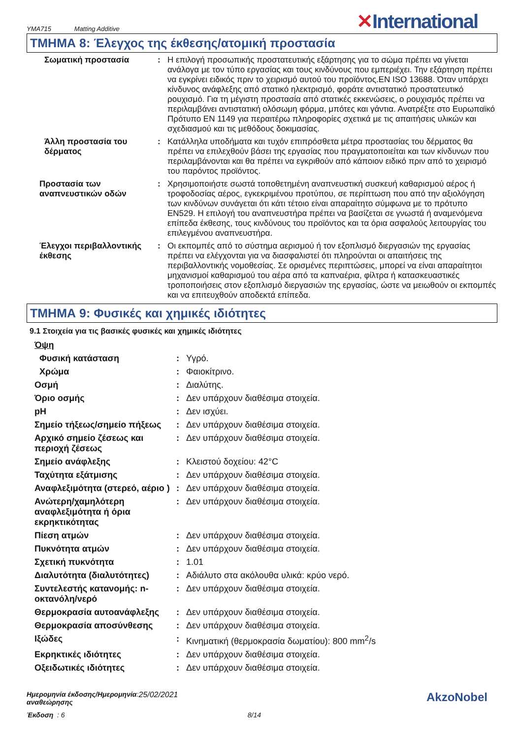YMA715 Matting Additive
✕International
ΤΜΗΜΑ 8: Έλεγχος της έκθεσης/ατομική προστασία
| Σωματική προστασία | : | Η επιλογή προσωπικής προστατευτικής εξάρτησης για το σώμα πρέπει να γίνεται ανάλογα με τον τύπο εργασίας και τους κινδύνους που εμπεριέχει. Την εξάρτηση πρέπει να εγκρίνει ειδικός πριν το χειρισμό αυτού του προϊόντος.EN ISO 13688. Όταν υπάρχει κίνδυνος ανάφλεξης από στατικό ηλεκτρισμό, φοράτε αντιστατικό προστατευτικό ρουχισμό. Για τη μέγιστη προστασία από στατικές εκκενώσεις, ο ρουχισμός πρέπει να περιλαμβάνει αντιστατική ολόσωμη φόρμα, μπότες και γάντια. Ανατρέξτε στο Ευρωπαϊκό Πρότυπο EN 1149 για περαιτέρω πληροφορίες σχετικά με τις απαιτήσεις υλικών και σχεδιασμού και τις μεθόδους δοκιμασίας. |
| Άλλη προστασία του δέρματος | : | Κατάλληλα υποδήματα και τυχόν επιπρόσθετα μέτρα προστασίας του δέρματος θα πρέπει να επιλεχθούν βάσει της εργασίας που πραγματοποιείται και των κίνδυνων που περιλαμβάνονται και θα πρέπει να εγκριθούν από κάποιον ειδικό πριν από το χειρισμό του παρόντος προϊόντος. |
| Προστασία των αναπνευστικών οδών | : | Χρησιμοποιήστε σωστά τοποθετημένη αναπνευστική συσκευή καθαρισμού αέρος ή τροφοδοσίας αέρος, εγκεκριμένου προτύπου, σε περίπτωση που από την αξιολόγηση των κινδύνων συνάγεται ότι κάτι τέτοιο είναι απαραίτητο σύμφωνα με το πρότυπο EN529. Η επιλογή του αναπνευστήρα πρέπει να βασίζεται σε γνωστά ή αναμενόμενα επίπεδα έκθεσης, τους κινδύνους του προϊόντος και τα όρια ασφαλούς λειτουργίας του επιλεγμένου αναπνευστήρα. |
| Έλεγχοι περιβαλλοντικής έκθεσης | : | Οι εκπομπές από το σύστημα αερισμού ή τον εξοπλισμό διεργασιών της εργασίας πρέπει να ελέγχονται για να διασφαλιστεί ότι πληρούνται οι απαιτήσεις της περιβαλλοντικής νομοθεσίας. Σε ορισμένες περιπτώσεις, μπορεί να είναι απαραίτητοι μηχανισμοί καθαρισμού του αέρα από τα καπναέρια, φίλτρα ή κατασκευαστικές τροποποιήσεις στον εξοπλισμό διεργασιών της εργασίας, ώστε να μειωθούν οι εκπομπές και να επιτευχθούν αποδεκτά επίπεδα. |
ΤΜΗΜΑ 9: Φυσικές και χημικές ιδιότητες
9.1 Στοιχεία για τις βασικές φυσικές και χημικές ιδιότητες
| Όψη | | |
| Φυσική κατάσταση | : | Υγρό. |
| Χρώμα | : | Φαιοκίτρινο. |
| Οσμή | : | Διαλύτης. |
| Όριο οσμής | : | Δεν υπάρχουν διαθέσιμα στοιχεία. |
| pH | : | Δεν ισχύει. |
| Σημείο τήξεως/σημείο πήξεως | : | Δεν υπάρχουν διαθέσιμα στοιχεία. |
| Αρχικό σημείο ζέσεως και περιοχή ζέσεως | : | Δεν υπάρχουν διαθέσιμα στοιχεία. |
| Σημείο ανάφλεξης | : | Κλειστού δοχείου: 42°C |
| Ταχύτητα εξάτμισης | : | Δεν υπάρχουν διαθέσιμα στοιχεία. |
| Αναφλεξιμότητα (στερεό, αέριο ) | : | Δεν υπάρχουν διαθέσιμα στοιχεία. |
| Ανώτερη/χαμηλότερη αναφλεξιμότητα ή όρια εκρηκτικότητας | : | Δεν υπάρχουν διαθέσιμα στοιχεία. |
| Πίεση ατμών | : | Δεν υπάρχουν διαθέσιμα στοιχεία. |
| Πυκνότητα ατμών | : | Δεν υπάρχουν διαθέσιμα στοιχεία. |
| Σχετική πυκνότητα | : | 1.01 |
| Διαλυτότητα (διαλυτότητες) | : | Αδιάλυτο στα ακόλουθα υλικά: κρύο νερό. |
| Συντελεστής κατανομής: n-οκτανόλη/νερό | : | Δεν υπάρχουν διαθέσιμα στοιχεία. |
| Θερμοκρασία αυτοανάφλεξης | : | Δεν υπάρχουν διαθέσιμα στοιχεία. |
| Θερμοκρασία αποσύνθεσης | : | Δεν υπάρχουν διαθέσιμα στοιχεία. |
| Ιξώδες | : | Κινηματική (θερμοκρασία δωματίου): 800 mm<sup>2</sup>/s |
| Εκρηκτικές ιδιότητες | : | Δεν υπάρχουν διαθέσιμα στοιχεία. |
| Οξειδωτικές ιδιότητες | : | Δεν υπάρχουν διαθέσιμα στοιχεία. |
Ημερομηνία έκδοσης/Ημερομηνία
αναθεώρησης
: 25/02/2021
AkzoNobel
Έκδοση : 6 8/14